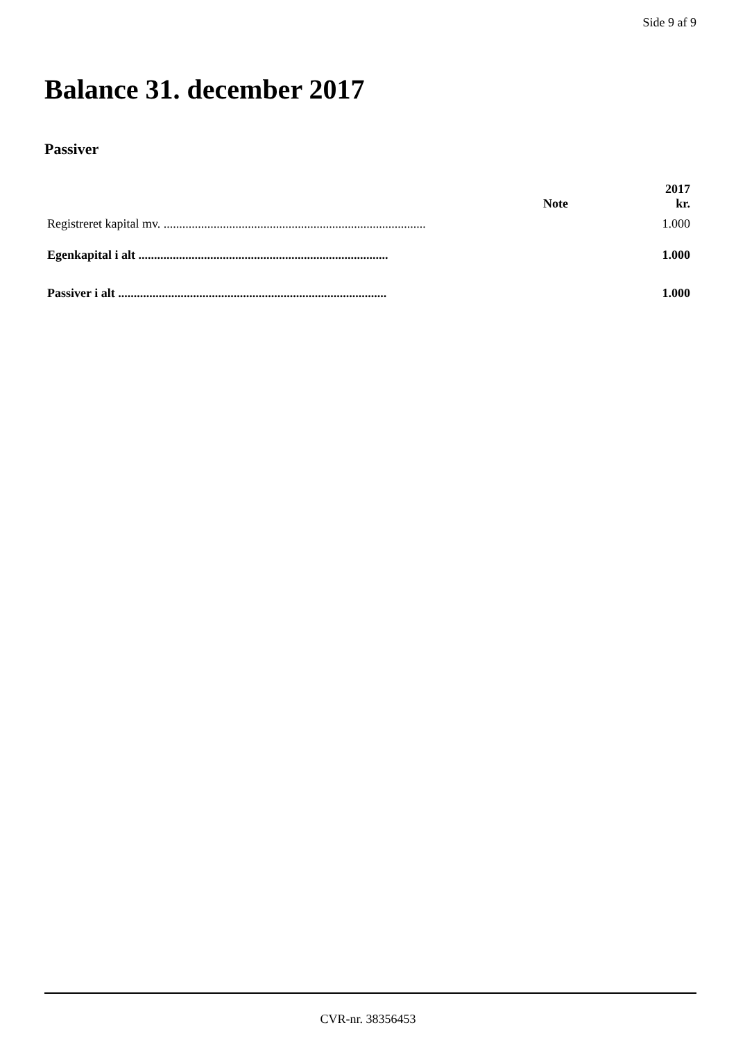Side 9 af 9
Balance 31. december 2017
Passiver
| | Note | 2017 kr. |
| --- | --- | --- |
| Registreret kapital mv. .................................................................................... | | 1.000 |
| Egenkapital i alt ................................................................................ | | 1.000 |
| Passiver i alt ...................................................................................... | | 1.000 |
CVR-nr. 38356453